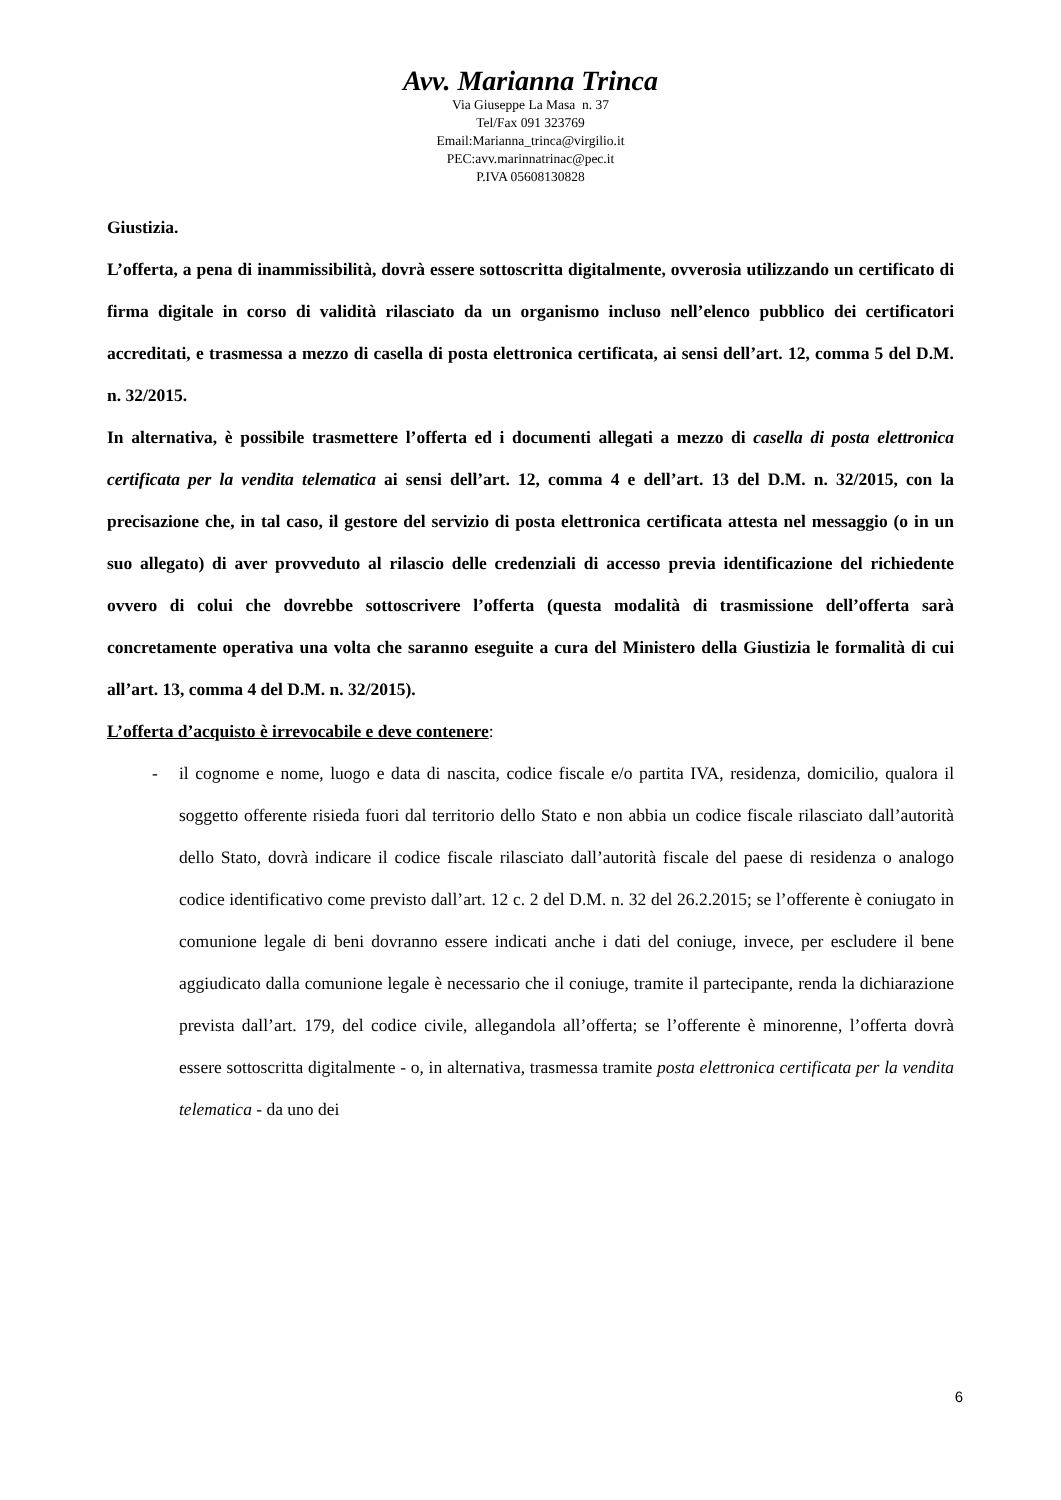Avv. Marianna Trinca
Via Giuseppe La Masa n. 37
Tel/Fax 091 323769
Email:Marianna_trinca@virgilio.it
PEC:avv.marinnatrinac@pec.it
P.IVA 05608130828
Giustizia.
L’offerta, a pena di inammissibilità, dovrà essere sottoscritta digitalmente, ovverosia utilizzando un certificato di firma digitale in corso di validità rilasciato da un organismo incluso nell’elenco pubblico dei certificatori accreditati, e trasmessa a mezzo di casella di posta elettronica certificata, ai sensi dell’art. 12, comma 5 del D.M. n. 32/2015.
In alternativa, è possibile trasmettere l’offerta ed i documenti allegati a mezzo di casella di posta elettronica certificata per la vendita telematica ai sensi dell’art. 12, comma 4 e dell’art. 13 del D.M. n. 32/2015, con la precisazione che, in tal caso, il gestore del servizio di posta elettronica certificata attesta nel messaggio (o in un suo allegato) di aver provveduto al rilascio delle credenziali di accesso previa identificazione del richiedente ovvero di colui che dovrebbe sottoscrivere l’offerta (questa modalità di trasmissione dell’offerta sarà concretamente operativa una volta che saranno eseguite a cura del Ministero della Giustizia le formalità di cui all’art. 13, comma 4 del D.M. n. 32/2015).
L’offerta d’acquisto è irrevocabile e deve contenere:
- il cognome e nome, luogo e data di nascita, codice fiscale e/o partita IVA, residenza, domicilio, qualora il soggetto offerente risieda fuori dal territorio dello Stato e non abbia un codice fiscale rilasciato dall’autorità dello Stato, dovrà indicare il codice fiscale rilasciato dall’autorità fiscale del paese di residenza o analogo codice identificativo come previsto dall’art. 12 c. 2 del D.M. n. 32 del 26.2.2015; se l’offerente è coniugato in comunione legale di beni dovranno essere indicati anche i dati del coniuge, invece, per escludere il bene aggiudicato dalla comunione legale è necessario che il coniuge, tramite il partecipante, renda la dichiarazione prevista dall’art. 179, del codice civile, allegandola all’offerta; se l’offerente è minorenne, l’offerta dovrà essere sottoscritta digitalmente - o, in alternativa, trasmessa tramite posta elettronica certificata per la vendita telematica - da uno dei
6